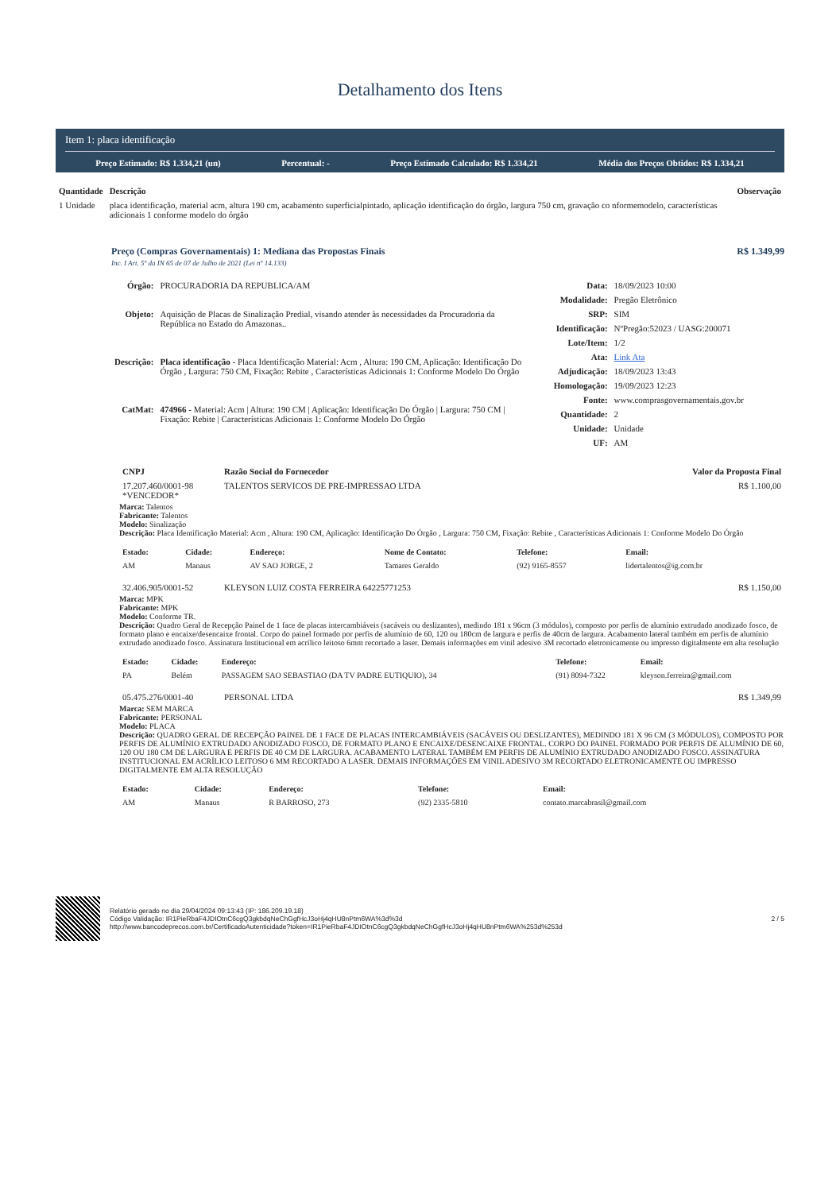Detalhamento dos Itens
Item 1: placa identificação
Preço Estimado: R$ 1.334,21 (un) Percentual: - Preço Estimado Calculado: R$ 1.334,21 Média dos Preços Obtidos: R$ 1.334,21
| Quantidade | Descrição | Observação |
| --- | --- | --- |
| 1 Unidade | placa identificação, material acm, altura 190 cm, acabamento superficialpintado, aplicação identificação do órgão, largura 750 cm, gravação co nformemodelo, características adicionais 1 conforme modelo do órgão | |
Preço (Compras Governamentais) 1: Mediana das Propostas Finais R$ 1.349,99
Inc. I Art. 5º da IN 65 de 07 de Julho de 2021 (Lei nº 14.133)
| Órgão: | PROCURADORIA DA REPUBLICA/AM |
| Objeto: | Aquisição de Placas de Sinalização Predial, visando atender às necessidades da Procuradoria da República no Estado do Amazonas.. |
| Descrição: | Placa identificação - Placa Identificação Material: Acm , Altura: 190 CM, Aplicação: Identificação Do Órgão , Largura: 750 CM, Fixação: Rebite , Características Adicionais 1: Conforme Modelo Do Órgão |
| CatMat: | 474966 - Material: Acm / Altura: 190 CM / Aplicação: Identificação Do Órgão / Largura: 750 CM / Fixação: Rebite / Características Adicionais 1: Conforme Modelo Do Órgão |
| Data: | 18/09/2023 10:00 |
| Modalidade: | Pregão Eletrônico |
| SRP: | SIM |
| Identificação: | NºPregão:52023 / UASG:200071 |
| Lote/Item: | 1/2 |
| Ata: | Link Ata |
| Adjudicação: | 18/09/2023 13:43 |
| Homologação: | 19/09/2023 12:23 |
| Fonte: | www.comprasgovernamentais.gov.br |
| Quantidade: | 2 |
| Unidade: | Unidade |
| UF: | AM |
| CNPJ | Razão Social do Fornecedor | Valor da Proposta Final |
| --- | --- | --- |
| 17.207.460/0001-98 *VENCEDOR* | TALENTOS SERVICOS DE PRE-IMPRESSAO LTDA | R$ 1.100,00 |
Marca: Talentos
Fabricante: Talentos
Modelo: Sinalização
Descrição: Placa Identificação Material: Acm , Altura: 190 CM, Aplicação: Identificação Do Órgão , Largura: 750 CM, Fixação: Rebite , Características Adicionais 1: Conforme Modelo Do Órgão
| Estado: | Cidade: | Endereço: | Nome de Contato: | Telefone: | Email: |
| --- | --- | --- | --- | --- | --- |
| AM | Manaus | AV SAO JORGE, 2 | Tamares Geraldo | (92) 9165-8557 | lidertalentos@ig.com.br |
| 32.406.905/0001-52 | KLEYSON LUIZ COSTA FERREIRA 64225771253 | R$ 1.150,00 |
Marca: MPK
Fabricante: MPK
Modelo: Conforme TR.
Descrição: Quadro Geral de Recepção Painel de 1 face de placas intercambiáveis (sacáveis ou deslizantes), medindo 181 x 96cm (3 módulos), composto por perfis de alumínio extrudado anodizado fosco, de formato plano e encaixe/desencaixe frontal. Corpo do painel formado por perfis de alumínio de 60, 120 ou 180cm de largura e perfis de 40cm de largura. Acabamento lateral também em perfis de alumínio extrudado anodizado fosco. Assinatura Institucional em acrílico leitoso 6mm recortado a laser. Demais informações em vinil adesivo 3M recortado eletronicamente ou impresso digitalmente em alta resolução
| Estado: | Cidade: | Endereço: | Telefone: | Email: |
| --- | --- | --- | --- | --- |
| PA | Belém | PASSAGEM SAO SEBASTIAO (DA TV PADRE EUTIQUIO), 34 | (91) 8094-7322 | kleyson.ferreira@gmail.com |
| 05.475.276/0001-40 | PERSONAL LTDA | R$ 1.349,99 |
Marca: SEM MARCA
Fabricante: PERSONAL
Modelo: PLACA
Descrição: QUADRO GERAL DE RECEPÇÃO PAINEL DE 1 FACE DE PLACAS INTERCAMBIÁVEIS (SACÁVEIS OU DESLIZANTES), MEDINDO 181 X 96 CM (3 MÓDULOS), COMPOSTO POR PERFIS DE ALUMÍNIO EXTRUDADO ANODIZADO FOSCO, DE FORMATO PLANO E ENCAIXE/DESENCAIXE FRONTAL. CORPO DO PAINEL FORMADO POR PERFIS DE ALUMÍNIO DE 60, 120 OU 180 CM DE LARGURA E PERFIS DE 40 CM DE LARGURA. ACABAMENTO LATERAL TAMBÉM EM PERFIS DE ALUMÍNIO EXTRUDADO ANODIZADO FOSCO. ASSINATURA INSTITUCIONAL EM ACRÍLICO LEITOSO 6 MM RECORTADO A LASER. DEMAIS INFORMAÇÕES EM VINIL ADESIVO 3M RECORTADO ELETRONICAMENTE OU IMPRESSO DIGITALMENTE EM ALTA RESOLUÇÃO
| Estado: | Cidade: | Endereço: | Telefone: | Email: |
| --- | --- | --- | --- | --- |
| AM | Manaus | R BARROSO, 273 | (92) 2335-5810 | contato.marcabrasil@gmail.com |
Relatório gerado no dia 29/04/2024 09:13:43 (IP: 186.209.19.18)
Código Validação: IR1PieRbaF4JDIOtnC6cgQ3gkbdqNeChGgfHcJ3oHj4qHU8nPtm6WA%3d%3d
http://www.bancodeprecos.com.br/CertificadoAutenticidade?token=IR1PieRbaF4JDIOtnC6cgQ3gkbdqNeChGgfHcJ3oHj4qHU8nPtm6WA%253d%253d
2 / 5